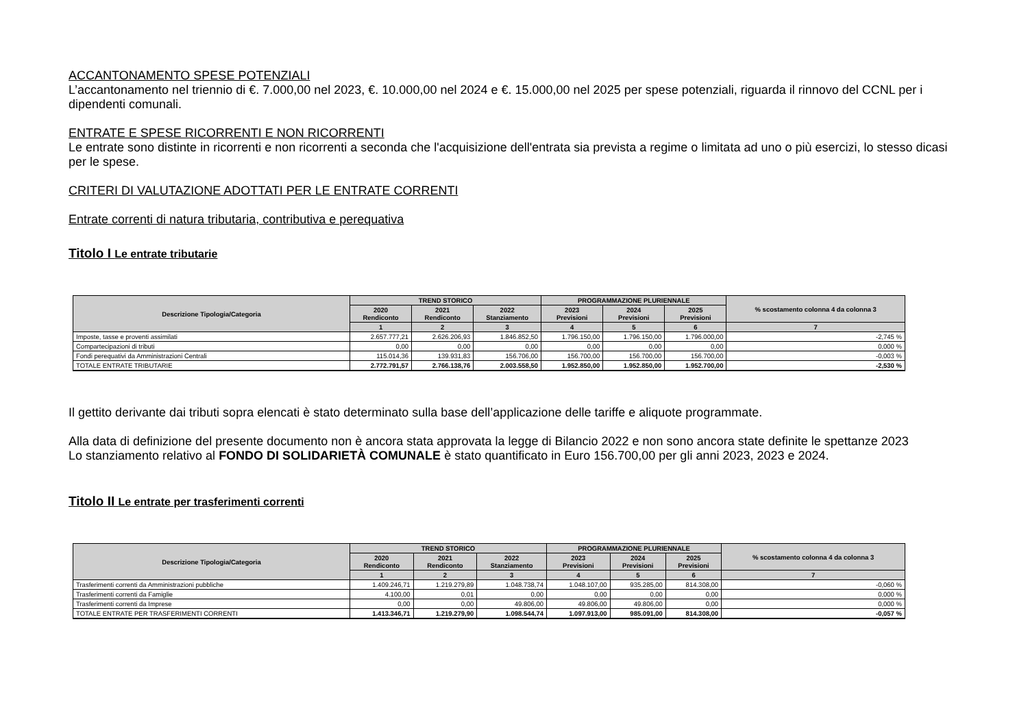ACCANTONAMENTO SPESE POTENZIALI
L’accantonamento nel triennio di €. 7.000,00 nel 2023, €. 10.000,00 nel 2024 e €. 15.000,00 nel 2025 per spese potenziali, riguarda il rinnovo del CCNL per i dipendenti comunali.
ENTRATE E SPESE RICORRENTI E NON RICORRENTI
Le entrate sono distinte in ricorrenti e non ricorrenti a seconda che l'acquisizione dell'entrata sia prevista a regime o limitata ad uno o più esercizi, lo stesso dicasi per le spese.
CRITERI DI VALUTAZIONE ADOTTATI PER LE ENTRATE CORRENTI
Entrate correnti di natura tributaria, contributiva e perequativa
Titolo I Le entrate tributarie
| Descrizione Tipologia/Categoria | TREND STORICO | | | PROGRAMMAZIONE PLURIENNALE | | | % scostamento colonna 4 da colonna 3 |
| --- | --- | --- | --- | --- | --- | --- | --- |
| | 2020 Rendiconto | 2021 Rendiconto | 2022 Stanziamento | 2023 Previsioni | 2024 Previsioni | 2025 Previsioni | |
| | 1 | 2 | 3 | 4 | 5 | 6 | 7 |
| Imposte, tasse e proventi assimilati | 2.657.777,21 | 2.626.206,93 | 1.846.852,50 | 1.796.150,00 | 1.796.150,00 | 1.796.000,00 | -2,745 % |
| Compartecipazioni di tributi | 0,00 | 0,00 | 0,00 | 0,00 | 0,00 | 0,00 | 0,000 % |
| Fondi perequativi da Amministrazioni Centrali | 115.014,36 | 139.931,83 | 156.706,00 | 156.700,00 | 156.700,00 | 156.700,00 | -0,003 % |
| TOTALE ENTRATE TRIBUTARIE | 2.772.791,57 | 2.766.138,76 | 2.003.558,50 | 1.952.850,00 | 1.952.850,00 | 1.952.700,00 | -2,530 % |
Il gettito derivante dai tributi sopra elencati è stato determinato sulla base dell’applicazione delle tariffe e aliquote programmate.
Alla data di definizione del presente documento non è ancora stata approvata la legge di Bilancio 2022 e non sono ancora state definite le spettanze 2023
Lo stanziamento relativo al FONDO DI SOLIDARIETÀ COMUNALE è stato quantificato in Euro 156.700,00 per gli anni 2023, 2023 e 2024.
Titolo II Le entrate per trasferimenti correnti
| Descrizione Tipologia/Categoria | TREND STORICO | | | PROGRAMMAZIONE PLURIENNALE | | | % scostamento colonna 4 da colonna 3 |
| --- | --- | --- | --- | --- | --- | --- | --- |
| | 2020 Rendiconto | 2021 Rendiconto | 2022 Stanziamento | 2023 Previsioni | 2024 Previsioni | 2025 Previsioni | |
| | 1 | 2 | 3 | 4 | 5 | 6 | 7 |
| Trasferimenti correnti da Amministrazioni pubbliche | 1.409.246,71 | 1.219.279,89 | 1.048.738,74 | 1.048.107,00 | 935.285,00 | 814.308,00 | -0,060 % |
| Trasferimenti correnti da Famiglie | 4.100,00 | 0,01 | 0,00 | 0,00 | 0,00 | 0,00 | 0,000 % |
| Trasferimenti correnti da Imprese | 0,00 | 0,00 | 49.806,00 | 49.806,00 | 49.806,00 | 0,00 | 0,000 % |
| TOTALE ENTRATE PER TRASFERIMENTI CORRENTI | 1.413.346,71 | 1.219.279,90 | 1.098.544,74 | 1.097.913,00 | 985.091,00 | 814.308,00 | -0,057 % |